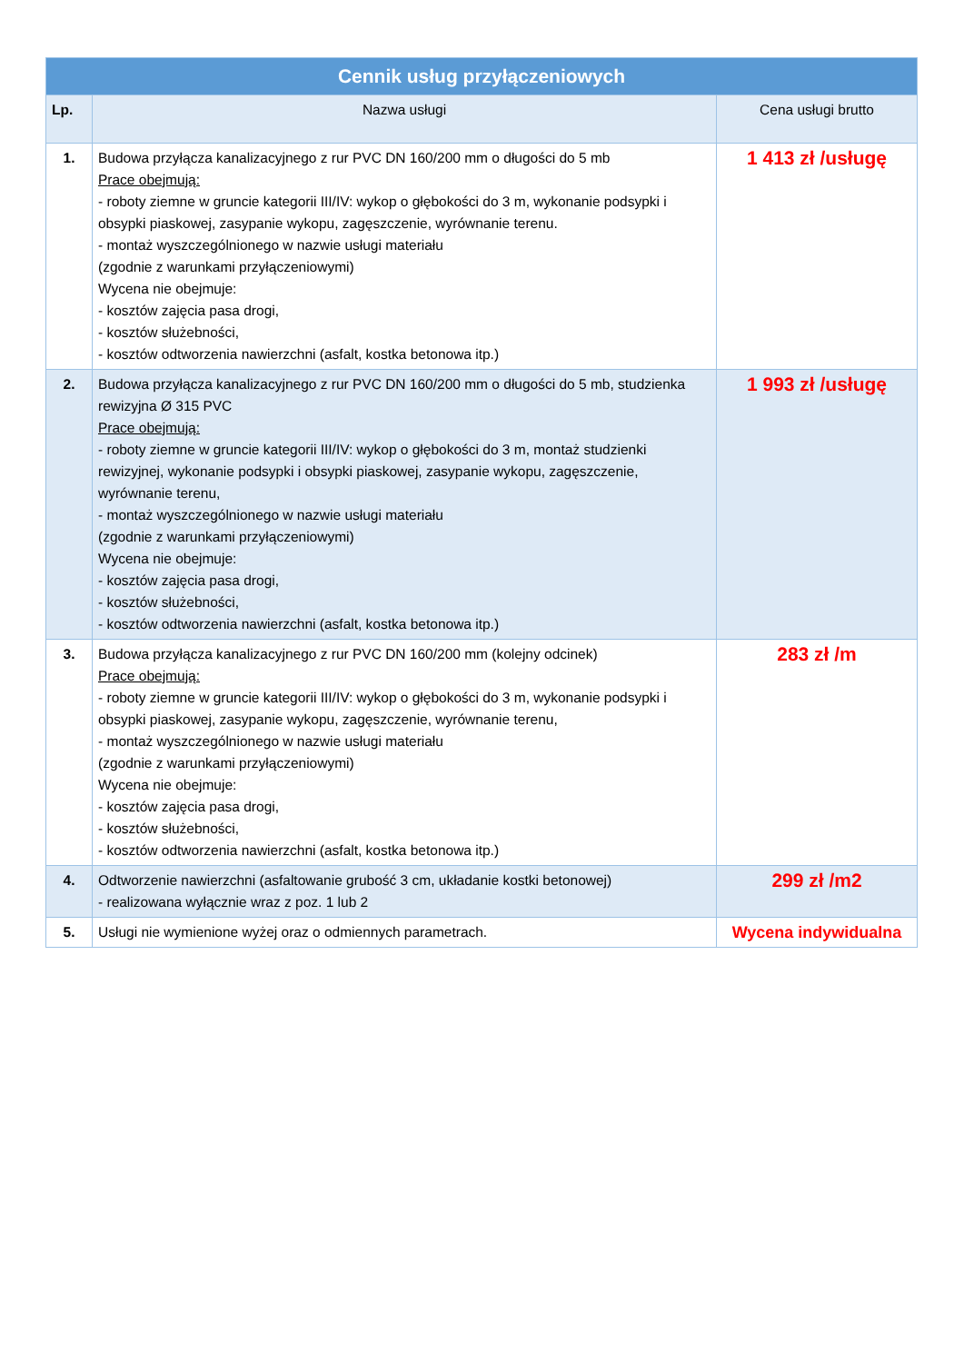| Cennik usług przyłączeniowych | | |
| --- | --- | --- |
| Lp. | Nazwa usługi | Cena usługi brutto |
| 1. | Budowa przyłącza kanalizacyjnego z rur PVC DN 160/200 mm o długości do 5 mb Prace obejmują: - roboty ziemne w gruncie kategorii III/IV: wykop o głębokości do 3 m, wykonanie podsypki i obsypki piaskowej, zasypanie wykopu, zagęszczenie, wyrównanie terenu. - montaż wyszczególnionego w nazwie usługi materiału (zgodnie z warunkami przyłączeniowymi) Wycena nie obejmuje: - kosztów zajęcia pasa drogi, - kosztów służebności, - kosztów odtworzenia nawierzchni (asfalt, kostka betonowa itp.) | 1 413 zł /usługę |
| 2. | Budowa przyłącza kanalizacyjnego z rur PVC DN 160/200 mm o długości do 5 mb, studzienka rewizyjna Ø 315 PVC Prace obejmują: - roboty ziemne w gruncie kategorii III/IV: wykop o głębokości do 3 m, montaż studzienki rewizyjnej, wykonanie podsypki i obsypki piaskowej, zasypanie wykopu, zagęszczenie, wyrównanie terenu, - montaż wyszczególnionego w nazwie usługi materiału (zgodnie z warunkami przyłączeniowymi) Wycena nie obejmuje: - kosztów zajęcia pasa drogi, - kosztów służebności, - kosztów odtworzenia nawierzchni (asfalt, kostka betonowa itp.) | 1 993 zł /usługę |
| 3. | Budowa przyłącza kanalizacyjnego z rur PVC DN 160/200 mm (kolejny odcinek) Prace obejmują: - roboty ziemne w gruncie kategorii III/IV: wykop o głębokości do 3 m, wykonanie podsypki i obsypki piaskowej, zasypanie wykopu, zagęszczenie, wyrównanie terenu, - montaż wyszczególnionego w nazwie usługi materiału (zgodnie z warunkami przyłączeniowymi) Wycena nie obejmuje: - kosztów zajęcia pasa drogi, - kosztów służebności, - kosztów odtworzenia nawierzchni (asfalt, kostka betonowa itp.) | 283 zł /m |
| 4. | Odtworzenie nawierzchni (asfaltowanie grubość 3 cm, układanie kostki betonowej) - realizowana wyłącznie wraz z poz. 1 lub 2 | 299 zł /m2 |
| 5. | Usługi nie wymienione wyżej oraz o odmiennych parametrach. | Wycena indywidualna |